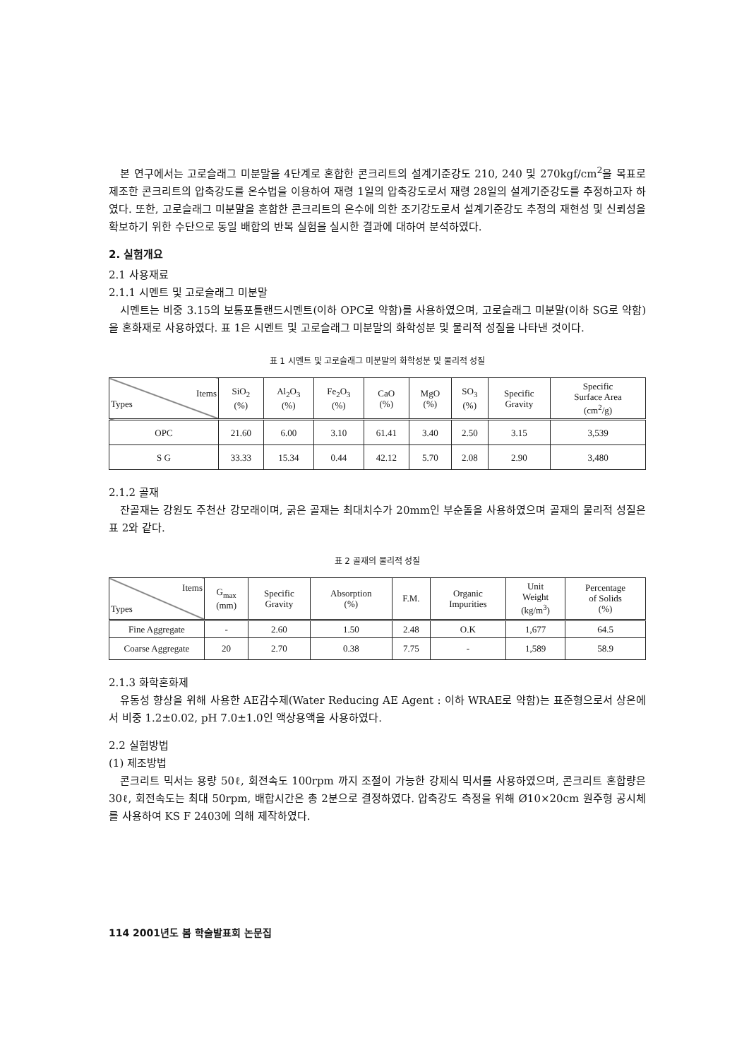본 연구에서는 고로슬래그 미분말을 4단계로 혼합한 콘크리트의 설계기준강도 210, 240 및 270kgf/cm<sup>2</sup>을 목표로 제조한 콘크리트의 압축강도를 온수법을 이용하여 재령 1일의 압축강도로서 재령 28일의 설계기준강도를 추정하고자 하였다. 또한, 고로슬래그 미분말을 혼합한 콘크리트의 온수에 의한 조기강도로서 설계기준강도 추정의 재현성 및 신뢰성을 확보하기 위한 수단으로 동일 배합의 반복 실험을 실시한 결과에 대하여 분석하였다.
2. 실험개요
2.1 사용재료
2.1.1 시멘트 및 고로슬래그 미분말
시멘트는 비중 3.15의 보통포틀랜드시멘트(이하 OPC로 약함)를 사용하였으며, 고로슬래그 미분말(이하 SG로 약함)을 혼화재로 사용하였다. 표 1은 시멘트 및 고로슬래그 미분말의 화학성분 및 물리적 성질을 나타낸 것이다.
표 1 시멘트 및 고로슬래그 미분말의 화학성분 및 물리적 성질
| Items Types | SiO<sub>2</sub> (%) | Al<sub>2</sub>O<sub>3</sub> (%) | Fe<sub>2</sub>O<sub>3</sub> (%) | CaO (%) | MgO (%) | SO<sub>3</sub> (%) | Specific Gravity | Specific Surface Area (cm<sup>2</sup>/g) |
| --- | --- | --- | --- | --- | --- | --- | --- | --- |
| OPC | 21.60 | 6.00 | 3.10 | 61.41 | 3.40 | 2.50 | 3.15 | 3,539 |
| S G | 33.33 | 15.34 | 0.44 | 42.12 | 5.70 | 2.08 | 2.90 | 3,480 |
2.1.2 골재
잔골재는 강원도 주천산 강모래이며, 굵은 골재는 최대치수가 20mm인 부순돌을 사용하였으며 골재의 물리적 성질은 표 2와 같다.
표 2 골재의 물리적 성질
| Items Types | G<sub>max</sub> (mm) | Specific Gravity | Absorption (%) | F.M. | Organic Impurities | Unit Weight (kg/m<sup>3</sup>) | Percentage of Solids (%) |
| --- | --- | --- | --- | --- | --- | --- | --- |
| Fine Aggregate | - | 2.60 | 1.50 | 2.48 | O.K | 1,677 | 64.5 |
| Coarse Aggregate | 20 | 2.70 | 0.38 | 7.75 | - | 1,589 | 58.9 |
2.1.3 화학혼화제
유동성 향상을 위해 사용한 AE감수제(Water Reducing AE Agent : 이하 WRAE로 약함)는 표준형으로서 상온에서 비중 1.2±0.02, pH 7.0±1.0인 액상용액을 사용하였다.
2.2 실험방법
(1) 제조방법
콘크리트 믹서는 용량 50ℓ, 회전속도 100rpm 까지 조절이 가능한 강제식 믹서를 사용하였으며, 콘크리트 혼합량은 30ℓ, 회전속도는 최대 50rpm, 배합시간은 총 2분으로 결정하였다. 압축강도 측정을 위해 Ø10×20cm 원주형 공시체를 사용하여 KS F 2403에 의해 제작하였다.
114 2001년도 봄 학술발표회 논문집